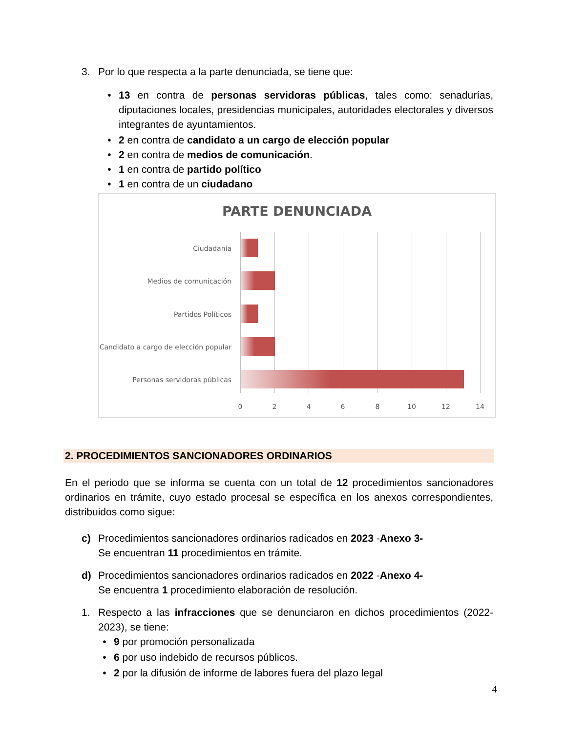3. Por lo que respecta a la parte denunciada, se tiene que:
•
13 en contra de personas servidoras públicas, tales como: senadurías, diputaciones locales, presidencias municipales, autoridades electorales y diversos integrantes de ayuntamientos.
• 2 en contra de candidato a un cargo de elección popular
• 2 en contra de medios de comunicación.
• 1 en contra de partido político
• 1 en contra de un ciudadano
PARTE DENUNCIADA
Ciudadanía
Medios de comunicación
Partidos Políticos
Candidato a cargo de elección popular
Personas servidoras públicas
0 2 4 6 8 10 12 14
2. PROCEDIMIENTOS SANCIONADORES ORDINARIOS
En el periodo que se informa se cuenta con un total de 12 procedimientos sancionadores ordinarios en trámite, cuyo estado procesal se específica en los anexos correspondientes, distribuidos como sigue:
c) Procedimientos sancionadores ordinarios radicados en 2023 -Anexo 3-
Se encuentran 11 procedimientos en trámite.
d) Procedimientos sancionadores ordinarios radicados en 2022 -Anexo 4-
Se encuentra 1 procedimiento elaboración de resolución.
1.
Respecto a las infracciones que se denunciaron en dichos procedimientos (2022-2023), se tiene:
• 9 por promoción personalizada
• 6 por uso indebido de recursos públicos.
• 2 por la difusión de informe de labores fuera del plazo legal
4